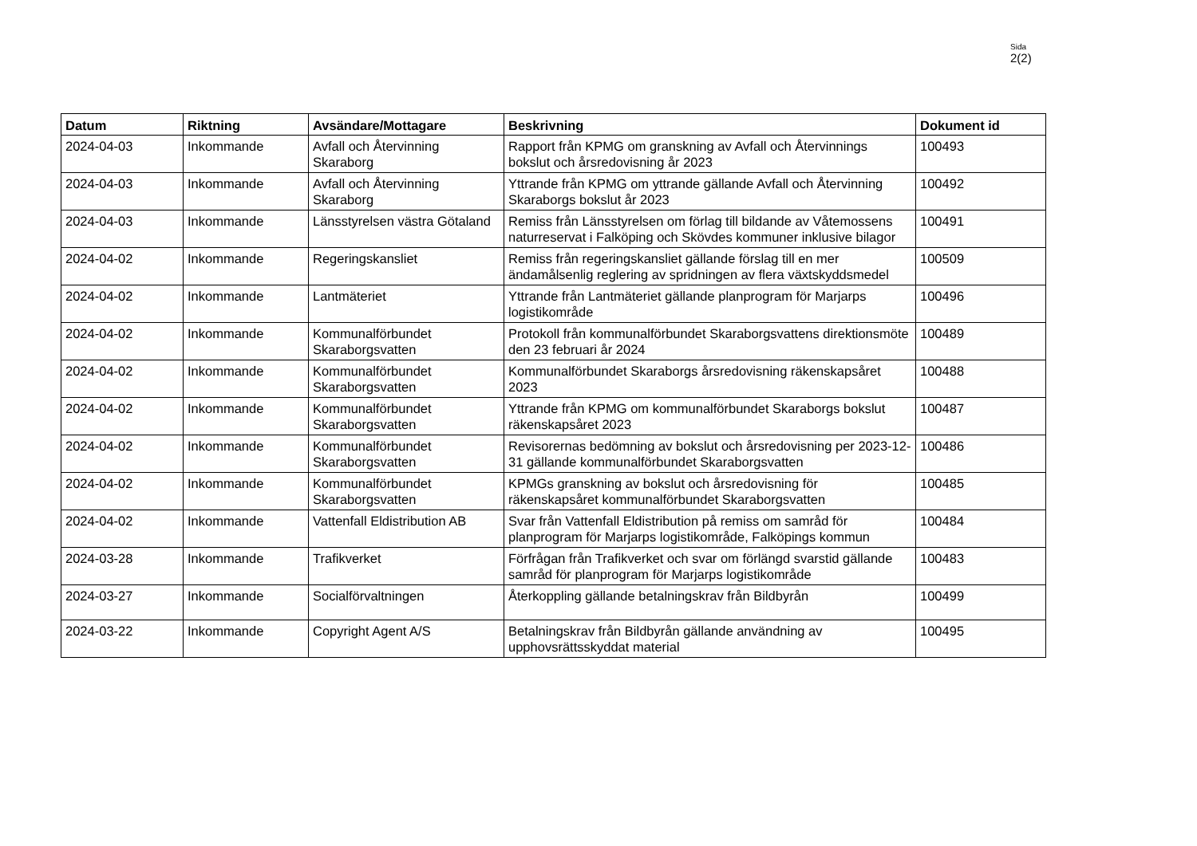Sida
2(2)
| Datum | Riktning | Avsändare/Mottagare | Beskrivning | Dokument id |
| --- | --- | --- | --- | --- |
| 2024-04-03 | Inkommande | Avfall och Återvinning Skaraborg | Rapport från KPMG om granskning av Avfall och Återvinnings bokslut och årsredovisning år 2023 | 100493 |
| 2024-04-03 | Inkommande | Avfall och Återvinning Skaraborg | Yttrande från KPMG om yttrande gällande Avfall och Återvinning Skaraborgs bokslut år 2023 | 100492 |
| 2024-04-03 | Inkommande | Länsstyrelsen västra Götaland | Remiss från Länsstyrelsen om förlag till bildande av Våtemossens naturreservat i Falköping och Skövdes kommuner inklusive bilagor | 100491 |
| 2024-04-02 | Inkommande | Regeringskansliet | Remiss från regeringskansliet gällande förslag till en mer ändamålsenlig reglering av spridningen av flera växtskyddsmedel | 100509 |
| 2024-04-02 | Inkommande | Lantmäteriet | Yttrande från Lantmäteriet gällande planprogram för Marjarps logistikområde | 100496 |
| 2024-04-02 | Inkommande | Kommunalförbundet Skaraborgsvatten | Protokoll från kommunalförbundet Skaraborgsvattens direktionsmöte den 23 februari år 2024 | 100489 |
| 2024-04-02 | Inkommande | Kommunalförbundet Skaraborgsvatten | Kommunalförbundet Skaraborgs årsredovisning räkenskapsåret 2023 | 100488 |
| 2024-04-02 | Inkommande | Kommunalförbundet Skaraborgsvatten | Yttrande från KPMG om kommunalförbundet Skaraborgs bokslut räkenskapsåret 2023 | 100487 |
| 2024-04-02 | Inkommande | Kommunalförbundet Skaraborgsvatten | Revisorernas bedömning av bokslut och årsredovisning per 2023-12-31 gällande kommunalförbundet Skaraborgsvatten | 100486 |
| 2024-04-02 | Inkommande | Kommunalförbundet Skaraborgsvatten | KPMGs granskning av bokslut och årsredovisning för räkenskapsåret kommunalförbundet Skaraborgsvatten | 100485 |
| 2024-04-02 | Inkommande | Vattenfall Eldistribution AB | Svar från Vattenfall Eldistribution på remiss om samråd för planprogram för Marjarps logistikområde, Falköpings kommun | 100484 |
| 2024-03-28 | Inkommande | Trafikverket | Förfrågan från Trafikverket och svar om förlängd svarstid gällande samråd för planprogram för Marjarps logistikområde | 100483 |
| 2024-03-27 | Inkommande | Socialförvaltningen | Återkoppling gällande betalningskrav från Bildbyrån | 100499 |
| 2024-03-22 | Inkommande | Copyright Agent A/S | Betalningskrav från Bildbyrån gällande användning av upphovsrättsskyddat material | 100495 |